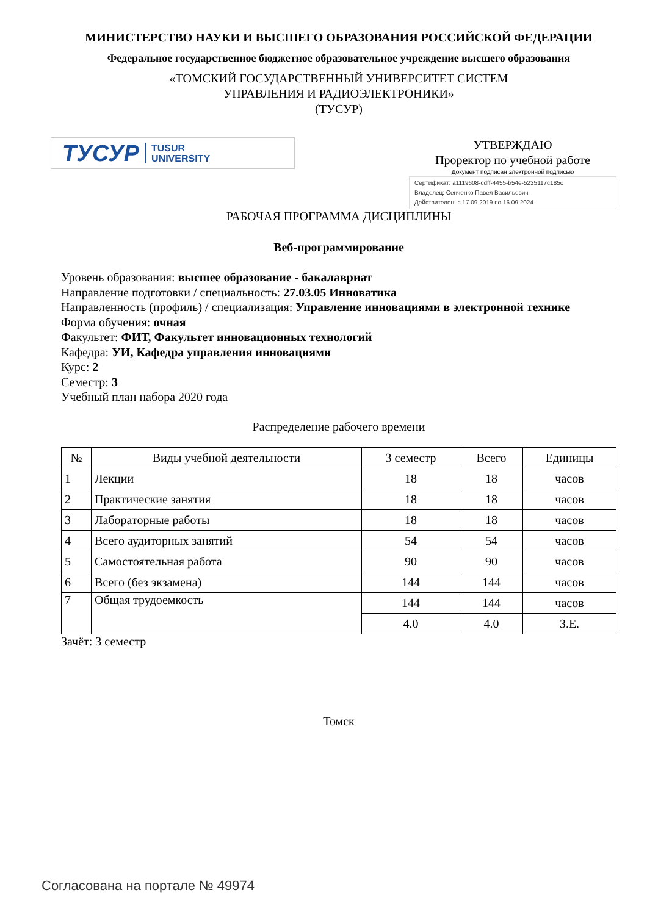МИНИСТЕРСТВО НАУКИ И ВЫСШЕГО ОБРАЗОВАНИЯ РОССИЙСКОЙ ФЕДЕРАЦИИ
Федеральное государственное бюджетное образовательное учреждение высшего образования
«ТОМСКИЙ ГОСУДАРСТВЕННЫЙ УНИВЕРСИТЕТ СИСТЕМ
УПРАВЛЕНИЯ И РАДИОЭЛЕКТРОНИКИ»
(ТУСУР)
ТУСУР TUSUR
UNIVERSITY
УТВЕРЖДАЮ
Проректор по учебной работе
Документ подписан электронной подписью
Сертификат: a1119608-cdff-4455-b54e-5235117c185c
Владелец: Сенченко Павел Васильевич
Действителен: с 17.09.2019 по 16.09.2024
РАБОЧАЯ ПРОГРАММА ДИСЦИПЛИНЫ
Веб-программирование
Уровень образования: высшее образование - бакалавриат
Направление подготовки / специальность: 27.03.05 Инноватика
Направленность (профиль) / специализация: Управление инновациями в электронной технике
Форма обучения: очная
Факультет: ФИТ, Факультет инновационных технологий
Кафедра: УИ, Кафедра управления инновациями
Курс: 2
Семестр: 3
Учебный план набора 2020 года
Распределение рабочего времени
| № | Виды учебной деятельности | 3 семестр | Всего | Единицы |
| --- | --- | --- | --- | --- |
| 1 | Лекции | 18 | 18 | часов |
| 2 | Практические занятия | 18 | 18 | часов |
| 3 | Лабораторные работы | 18 | 18 | часов |
| 4 | Всего аудиторных занятий | 54 | 54 | часов |
| 5 | Самостоятельная работа | 90 | 90 | часов |
| 6 | Всего (без экзамена) | 144 | 144 | часов |
| 7 | Общая трудоемкость | 144 | 144 | часов |
| | | 4.0 | 4.0 | З.Е. |
Зачёт: 3 семестр
Томск
Согласована на портале № 49974